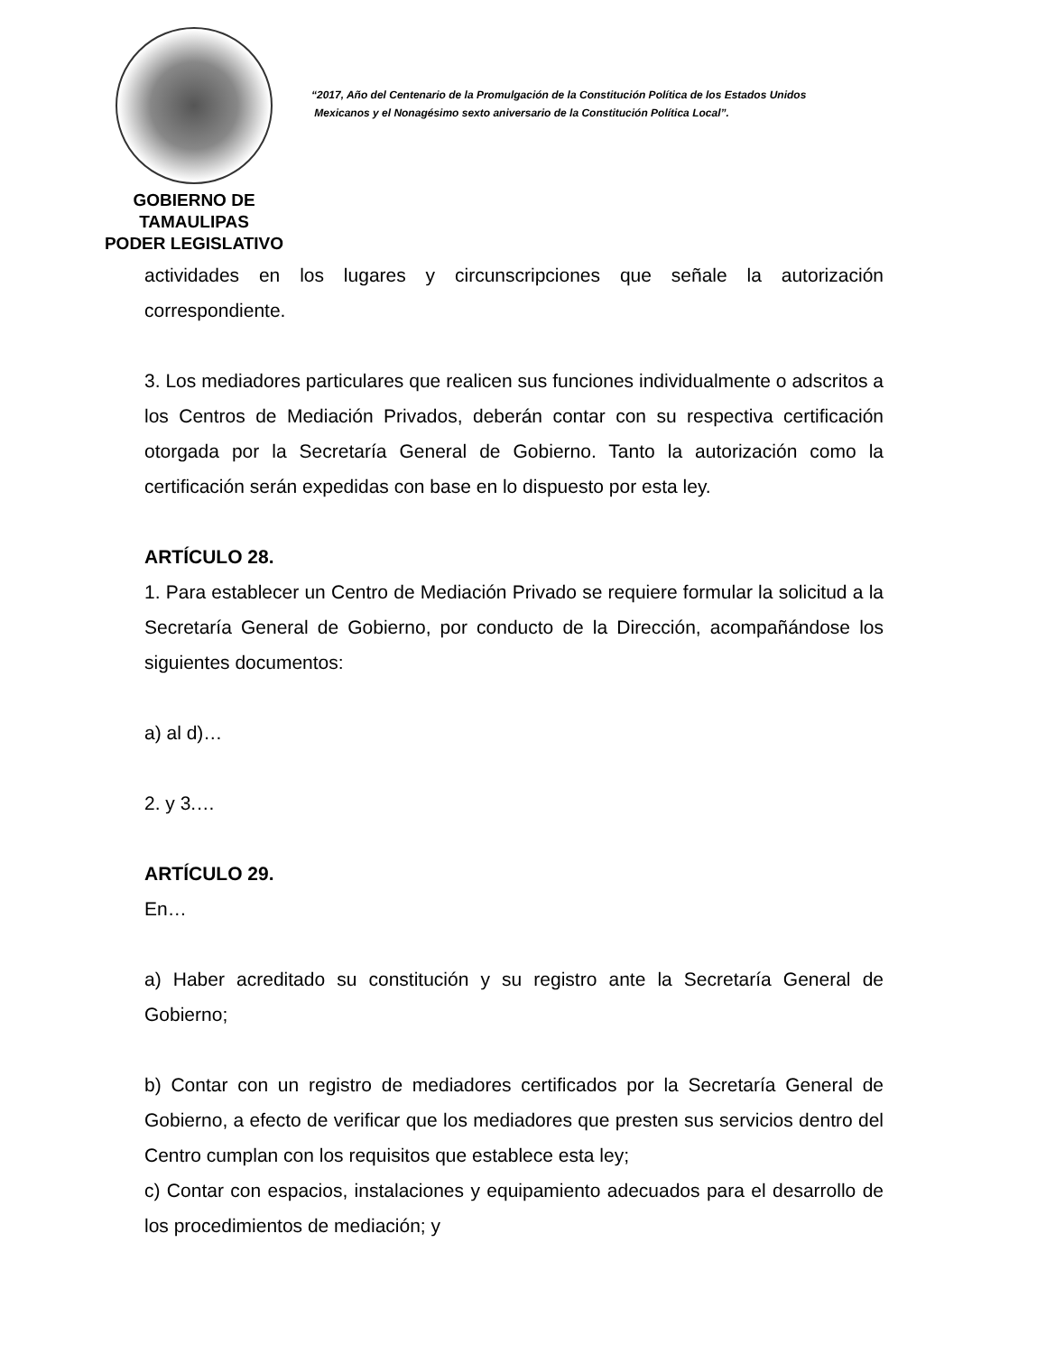GOBIERNO DE TAMAULIPAS
PODER LEGISLATIVO
“2017, Año del Centenario de la Promulgación de la Constitución Política de los Estados Unidos
Mexicanos y el Nonagésimo sexto aniversario de la Constitución Política Local”.
actividades en los lugares y circunscripciones que señale la autorización correspondiente.
3. Los mediadores particulares que realicen sus funciones individualmente o adscritos a los Centros de Mediación Privados, deberán contar con su respectiva certificación otorgada por la Secretaría General de Gobierno. Tanto la autorización como la certificación serán expedidas con base en lo dispuesto por esta ley.
ARTÍCULO 28.
1. Para establecer un Centro de Mediación Privado se requiere formular la solicitud a la Secretaría General de Gobierno, por conducto de la Dirección, acompañándose los siguientes documentos:
a) al d)…
2. y 3.…
ARTÍCULO 29.
En…
a) Haber acreditado su constitución y su registro ante la Secretaría General de Gobierno;
b) Contar con un registro de mediadores certificados por la Secretaría General de Gobierno, a efecto de verificar que los mediadores que presten sus servicios dentro del Centro cumplan con los requisitos que establece esta ley;
c) Contar con espacios, instalaciones y equipamiento adecuados para el desarrollo de los procedimientos de mediación; y